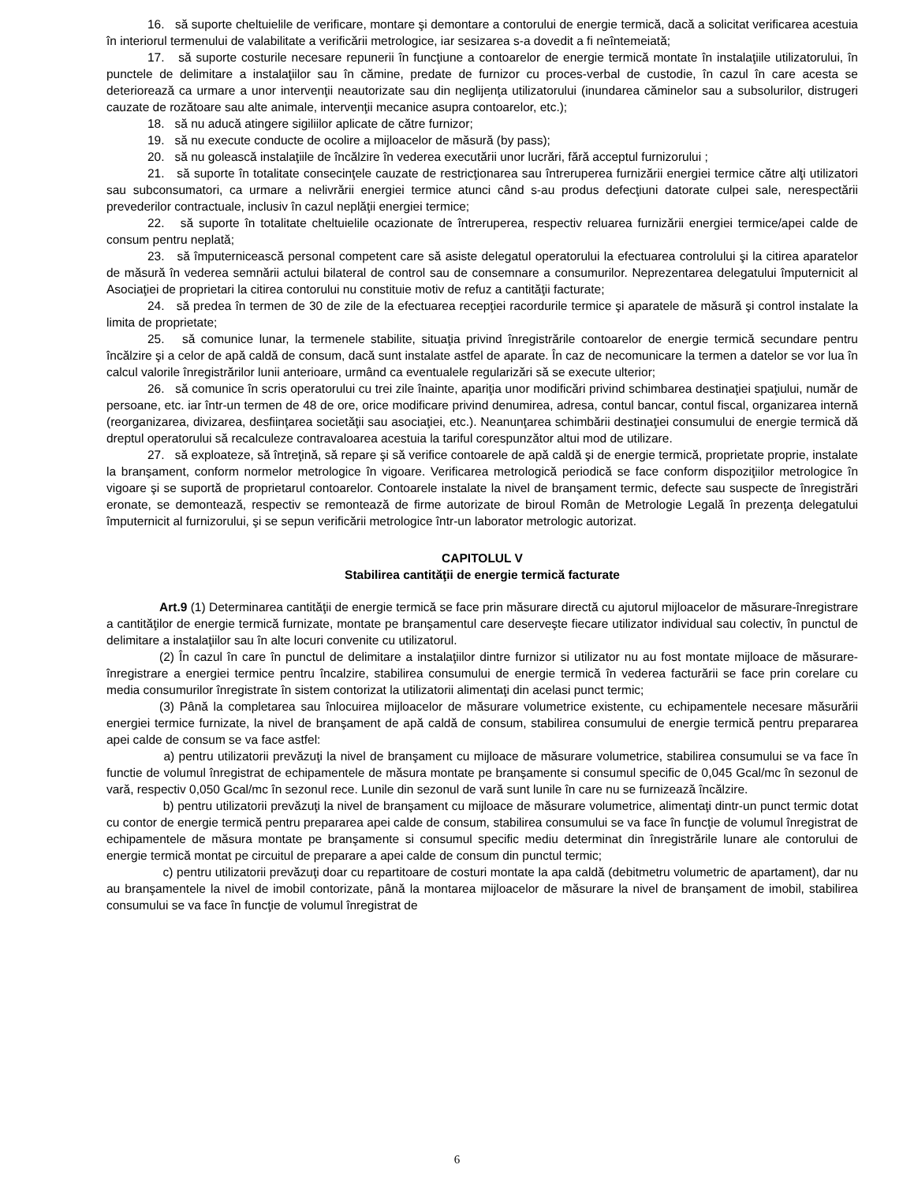16. să suporte cheltuielile de verificare, montare şi demontare a contorului de energie termică, dacă a solicitat verificarea acestuia în interiorul termenului de valabilitate a verificării metrologice, iar sesizarea s-a dovedit a fi neîntemeiată;
17. să suporte costurile necesare repunerii în funcţiune a contoarelor de energie termică montate în instalaţiile utilizatorului, în punctele de delimitare a instalaţiilor sau în cămine, predate de furnizor cu proces-verbal de custodie, în cazul în care acesta se deteriorează ca urmare a unor intervenţii neautorizate sau din neglijenţa utilizatorului (inundarea căminelor sau a subsolurilor, distrugeri cauzate de rozătoare sau alte animale, intervenţii mecanice asupra contoarelor, etc.);
18. să nu aducă atingere sigiliilor aplicate de către furnizor;
19. să nu execute conducte de ocolire a mijloacelor de măsură (by pass);
20. să nu golească instalaţiile de încălzire în vederea executării unor lucrări, fără acceptul furnizorului ;
21. să suporte în totalitate consecinţele cauzate de restricţionarea sau întreruperea furnizării energiei termice către alţi utilizatori sau subconsumatori, ca urmare a nelivrării energiei termice atunci când s-au produs defecţiuni datorate culpei sale, nerespectării prevederilor contractuale, inclusiv în cazul neplăţii energiei termice;
22. să suporte în totalitate cheltuielile ocazionate de întreruperea, respectiv reluarea furnizării energiei termice/apei calde de consum pentru neplată;
23. să împuternicească personal competent care să asiste delegatul operatorului la efectuarea controlului şi la citirea aparatelor de măsură în vederea semnării actului bilateral de control sau de consemnare a consumurilor. Neprezentarea delegatului împuternicit al Asociaţiei de proprietari la citirea contorului nu constituie motiv de refuz a cantităţii facturate;
24. să predea în termen de 30 de zile de la efectuarea recepţiei racordurile termice şi aparatele de măsură şi control instalate la limita de proprietate;
25. să comunice lunar, la termenele stabilite, situaţia privind înregistrările contoarelor de energie termică secundare pentru încălzire şi a celor de apă caldă de consum, dacă sunt instalate astfel de aparate. În caz de necomunicare la termen a datelor se vor lua în calcul valorile înregistrărilor lunii anterioare, urmând ca eventualele regularizări să se execute ulterior;
26. să comunice în scris operatorului cu trei zile înainte, apariţia unor modificări privind schimbarea destinaţiei spaţiului, număr de persoane, etc. iar într-un termen de 48 de ore, orice modificare privind denumirea, adresa, contul bancar, contul fiscal, organizarea internă (reorganizarea, divizarea, desfiinţarea societăţii sau asociaţiei, etc.). Neanunţarea schimbării destinaţiei consumului de energie termică dă dreptul operatorului să recalculeze contravaloarea acestuia la tariful corespunzător altui mod de utilizare.
27. să exploateze, să întreţină, să repare şi să verifice contoarele de apă caldă şi de energie termică, proprietate proprie, instalate la branşament, conform normelor metrologice în vigoare. Verificarea metrologică periodică se face conform dispoziţiilor metrologice în vigoare şi se suportă de proprietarul contoarelor. Contoarele instalate la nivel de branşament termic, defecte sau suspecte de înregistrări eronate, se demontează, respectiv se remontează de firme autorizate de biroul Român de Metrologie Legală în prezenţa delegatului împuternicit al furnizorului, şi se sepun verificării metrologice într-un laborator metrologic autorizat.
CAPITOLUL V
Stabilirea cantităţii de energie termică facturate
Art.9 (1) Determinarea cantităţii de energie termică se face prin măsurare directă cu ajutorul mijloacelor de măsurare-înregistrare a cantităţilor de energie termică furnizate, montate pe branşamentul care deserveşte fiecare utilizator individual sau colectiv, în punctul de delimitare a instalaţiilor sau în alte locuri convenite cu utilizatorul.
(2) În cazul în care în punctul de delimitare a instalaţiilor dintre furnizor si utilizator nu au fost montate mijloace de măsurare-înregistrare a energiei termice pentru încalzire, stabilirea consumului de energie termică în vederea facturării se face prin corelare cu media consumurilor înregistrate în sistem contorizat la utilizatorii alimentaţi din acelasi punct termic;
(3) Până la completarea sau înlocuirea mijloacelor de măsurare volumetrice existente, cu echipamentele necesare măsurării energiei termice furnizate, la nivel de branşament de apă caldă de consum, stabilirea consumului de energie termică pentru prepararea apei calde de consum se va face astfel:
a) pentru utilizatorii prevăzuţi la nivel de branşament cu mijloace de măsurare volumetrice, stabilirea consumului se va face în functie de volumul înregistrat de echipamentele de măsura montate pe branşamente si consumul specific de 0,045 Gcal/mc în sezonul de vară, respectiv 0,050 Gcal/mc în sezonul rece. Lunile din sezonul de vară sunt lunile în care nu se furnizează încălzire.
b) pentru utilizatorii prevăzuţi la nivel de branşament cu mijloace de măsurare volumetrice, alimentaţi dintr-un punct termic dotat cu contor de energie termică pentru prepararea apei calde de consum, stabilirea consumului se va face în funcţie de volumul înregistrat de echipamentele de măsura montate pe branşamente si consumul specific mediu determinat din înregistrările lunare ale contorului de energie termică montat pe circuitul de preparare a apei calde de consum din punctul termic;
c) pentru utilizatorii prevăzuţi doar cu repartitoare de costuri montate la apa caldă (debitmetru volumetric de apartament), dar nu au branşamentele la nivel de imobil contorizate, până la montarea mijloacelor de măsurare la nivel de branşament de imobil, stabilirea consumului se va face în funcţie de volumul înregistrat de
6